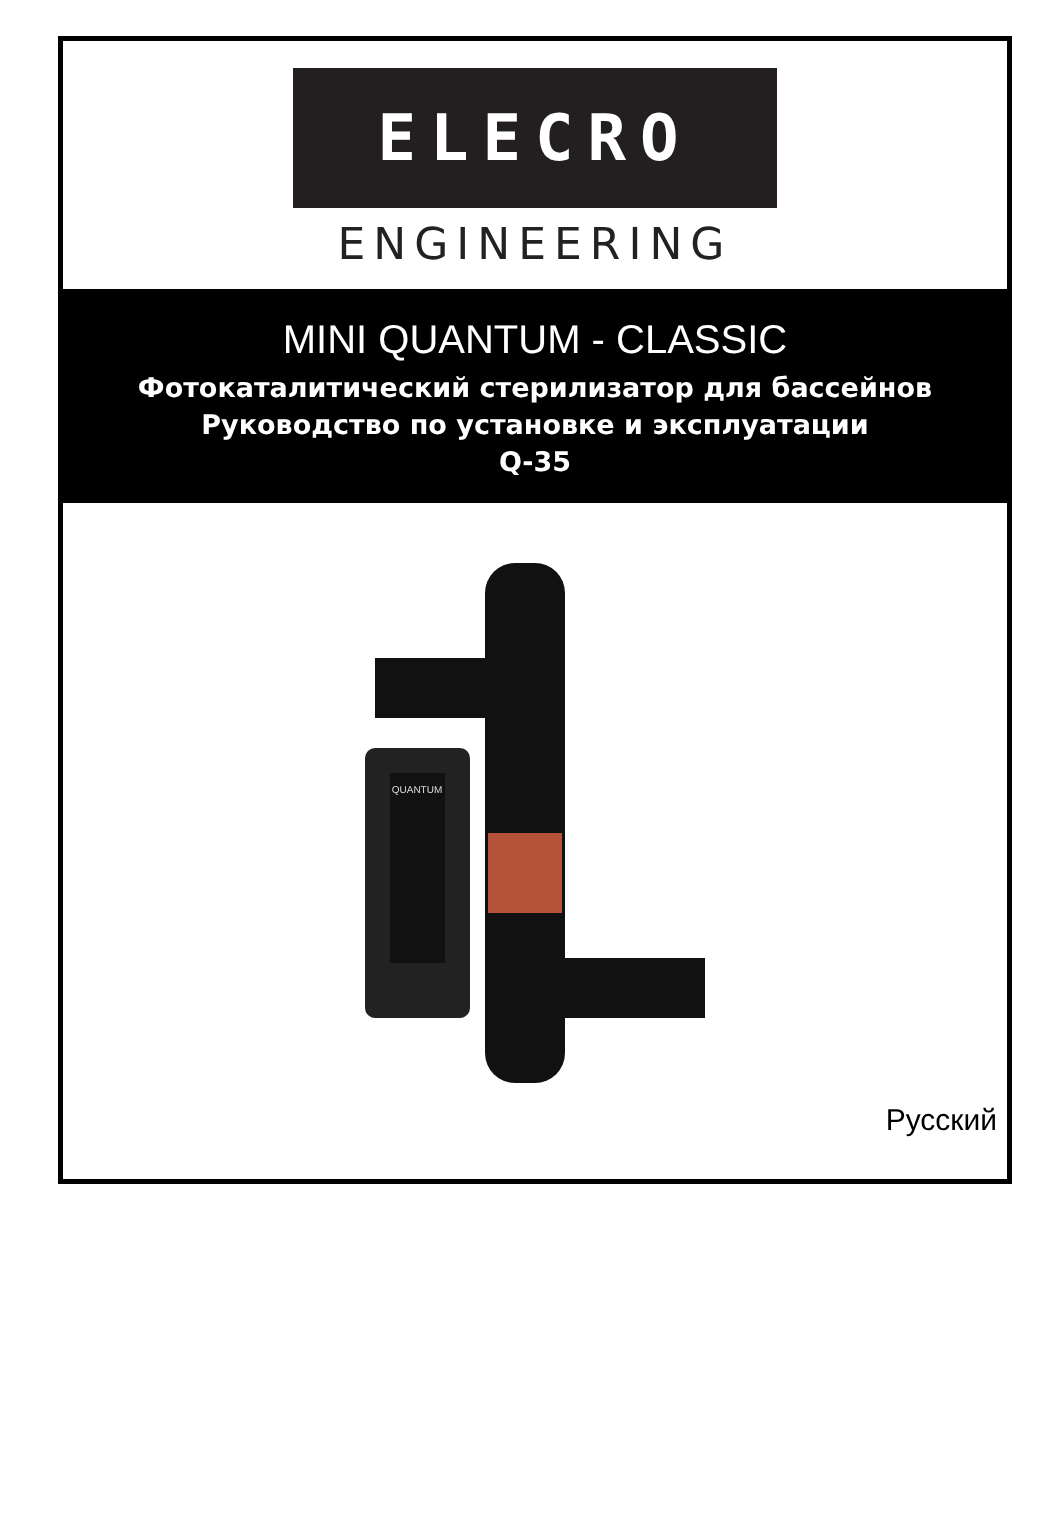ELECRO
ENGINEERING
MINI QUANTUM - CLASSIC
Фотокаталитический стерилизатор для бассейнов
Руководство по установке и эксплуатации
Q-35
QUANTUM
Русский